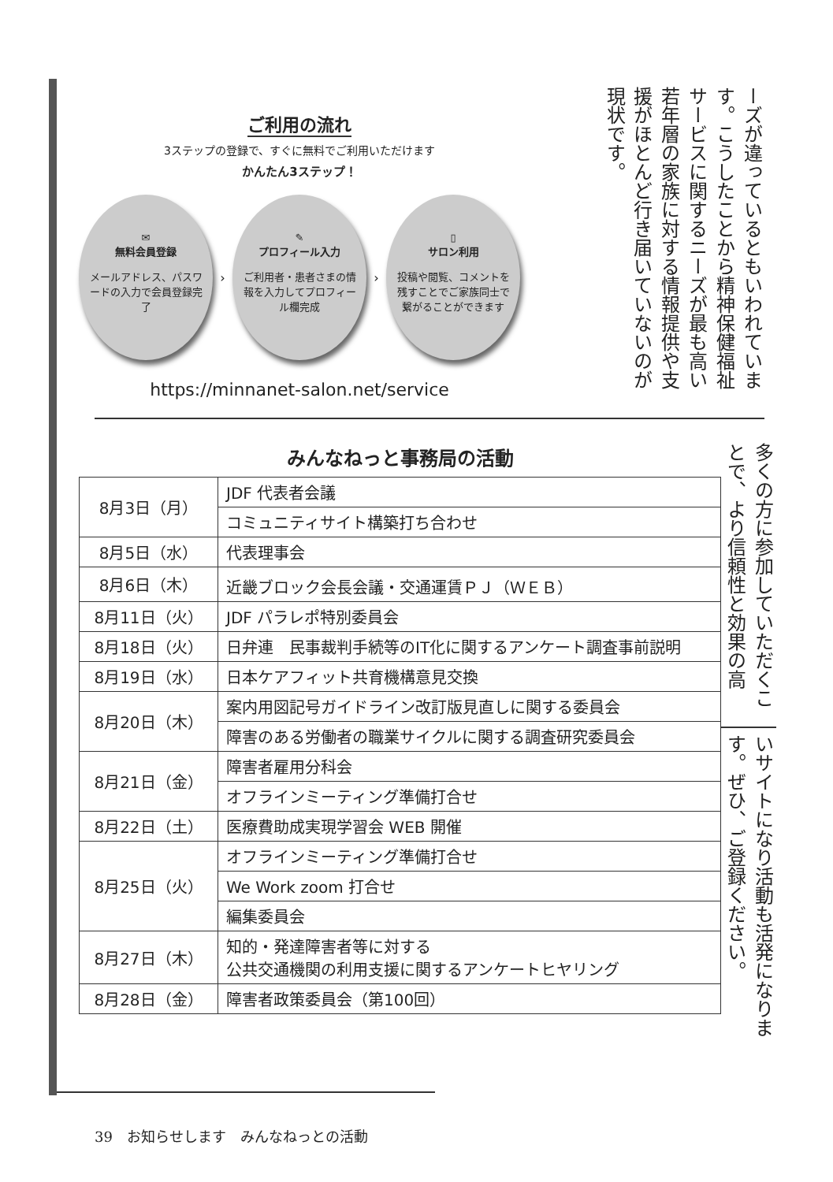ご利用の流れ
3ステップの登録で、すぐに無料でご利用いただけます
かんたん3ステップ！
✉
無料会員登録
メールアドレス、パスワードの入力で会員登録完了
›
✎
プロフィール入力
ご利用者・患者さまの情報を入力してプロフィール欄完成
›
▯
サロン利用
投稿や閲覧、コメントを残すことでご家族同士で繋がることができます
https://minnanet-salon.net/service
ーズが違っているともいわれています。こうしたことから精神保健福祉サービスに関するニーズが最も高い若年層の家族に対する情報提供や支援がほとんど行き届いていないのが現状です。
みんなねっと事務局の活動
| 8月3日（月） | JDF 代表者会議 |
| | コミュニティサイト構築打ち合わせ |
| 8月5日（水） | 代表理事会 |
| 8月6日（木） | 近畿ブロック会長会議・交通運賃ＰＪ（ＷＥＢ） |
| 8月11日（火） | JDF パラレポ特別委員会 |
| 8月18日（火） | 日弁連 民事裁判手続等のIT化に関するアンケート調査事前説明 |
| 8月19日（水） | 日本ケアフィット共育機構意見交換 |
| 8月20日（木） | 案内用図記号ガイドライン改訂版見直しに関する委員会 |
| | 障害のある労働者の職業サイクルに関する調査研究委員会 |
| 8月21日（金） | 障害者雇用分科会 |
| | オフラインミーティング準備打合せ |
| 8月22日（土） | 医療費助成実現学習会 WEB 開催 |
| 8月25日（火） | オフラインミーティング準備打合せ |
| | We Work zoom 打合せ |
| | 編集委員会 |
| 8月27日（木） | 知的・発達障害者等に対する 公共交通機関の利用支援に関するアンケートヒヤリング |
| 8月28日（金） | 障害者政策委員会（第100回） |
多くの方に参加していただくことで、より信頼性と効果の高
いサイトになり活動も活発になります。ぜひ、ご登録ください。
39　お知らせします　みんなねっとの活動